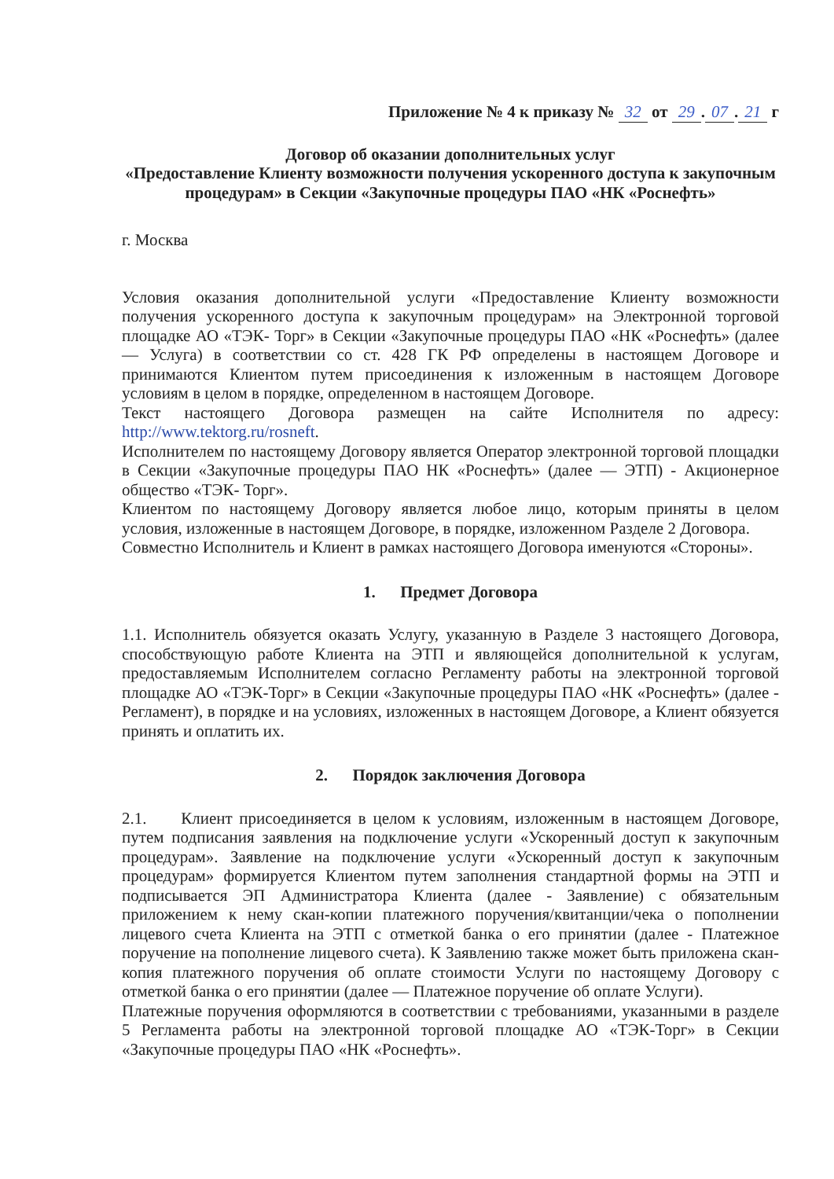Приложение № 4 к приказу № 32 от 29. 07. 21 г
Договор об оказании дополнительных услуг
«Предоставление Клиенту возможности получения ускоренного доступа к закупочным процедурам» в Секции «Закупочные процедуры ПАО «НК «Роснефть»
г. Москва
Условия оказания дополнительной услуги «Предоставление Клиенту возможности получения ускоренного доступа к закупочным процедурам» на Электронной торговой площадке АО «ТЭК- Торг» в Секции «Закупочные процедуры ПАО «НК «Роснефть» (далее — Услуга) в соответствии со ст. 428 ГК РФ определены в настоящем Договоре и принимаются Клиентом путем присоединения к изложенным в настоящем Договоре условиям в целом в порядке, определенном в настоящем Договоре.
Текст настоящего Договора размещен на сайте Исполнителя по адресу: http://www.tektorg.ru/rosneft.
Исполнителем по настоящему Договору является Оператор электронной торговой площадки в Секции «Закупочные процедуры ПАО НК «Роснефть» (далее — ЭТП) - Акционерное общество «ТЭК- Торг».
Клиентом по настоящему Договору является любое лицо, которым приняты в целом условия, изложенные в настоящем Договоре, в порядке, изложенном Разделе 2 Договора.
Совместно Исполнитель и Клиент в рамках настоящего Договора именуются «Стороны».
1. Предмет Договора
1.1. Исполнитель обязуется оказать Услугу, указанную в Разделе 3 настоящего Договора, способствующую работе Клиента на ЭТП и являющейся дополнительной к услугам, предоставляемым Исполнителем согласно Регламенту работы на электронной торговой площадке АО «ТЭК-Торг» в Секции «Закупочные процедуры ПАО «НК «Роснефть» (далее - Регламент), в порядке и на условиях, изложенных в настоящем Договоре, а Клиент обязуется принять и оплатить их.
2. Порядок заключения Договора
2.1. Клиент присоединяется в целом к условиям, изложенным в настоящем Договоре, путем подписания заявления на подключение услуги «Ускоренный доступ к закупочным процедурам». Заявление на подключение услуги «Ускоренный доступ к закупочным процедурам» формируется Клиентом путем заполнения стандартной формы на ЭТП и подписывается ЭП Администратора Клиента (далее - Заявление) с обязательным приложением к нему скан-копии платежного поручения/квитанции/чека о пополнении лицевого счета Клиента на ЭТП с отметкой банка о его принятии (далее - Платежное поручение на пополнение лицевого счета). К Заявлению также может быть приложена скан-копия платежного поручения об оплате стоимости Услуги по настоящему Договору с отметкой банка о его принятии (далее — Платежное поручение об оплате Услуги).
Платежные поручения оформляются в соответствии с требованиями, указанными в разделе 5 Регламента работы на электронной торговой площадке АО «ТЭК-Торг» в Секции «Закупочные процедуры ПАО «НК «Роснефть».